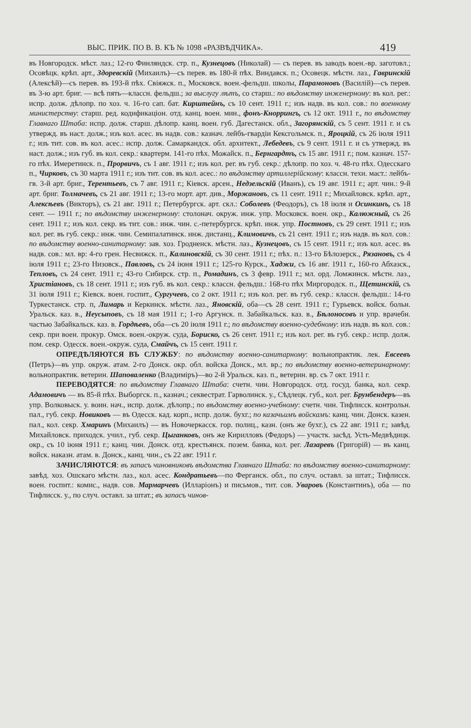ВЫС. ПРИК. ПО В. В. КЪ № 1098 «РАЗВѢДЧИКА». 419
въ Новгородск. мѣст. лаз.; 12-го Финляндск. стр. п., Кузнецовъ (Николай) — съ перев. въ заводъ воен.-вр. заготовл.; Осовѣцк. крѣп. арт., Здоревскій (Михаилъ)—съ перев. въ 180-й пѣх. Виндавск. п.; Осовецк. мѣстн. лаз., Гавринскій (Алексѣй)—съ перев. въ 193-й пѣх. Свіяжск. п., Московск. воен.-фельдш. школы, Парамоновъ (Василій)—съ перев. въ 3-ю арт. бриг. — всѣ пять—классн. фельдш.; за выслугу лѣтъ, со старш.: по вѣдомству инженерному: въ кол. рег.: испр. долж. дѣлопр. по хоз. ч. 16-го сап. бат. Кирштейнъ, съ 10 сент. 1911 г.; изъ надв. въ кол. сов.: по военному министерству: старш. ред. кодификаціон. отд. канц. воен. мин., фонъ-Кноррингъ, съ 12 окт. 1911 г., по вѣдомству Главнаго Штаба: испр. долж. старш. дѣлопр. канц. воен. губ. Дагестанск. обл., Загорянскій, съ 5 сент. 1911 г. и съ утвержд. въ наст. долж.; изъ кол. асес. въ надв. сов.: казнач. лейбъ-гвардіи Кексгольмск. п., Яроцкій, съ 26 іюля 1911 г.; изъ тит. сов. въ кол. асес.: испр. долж. Самаркандск. обл. архитект., Лебедевъ, съ 9 сент. 1911 г. и съ утвержд. въ наст. долж.; изъ губ. въ кол. секр.: квартерм. 141-го пѣх. Можайск. п., Бернгардтъ, съ 15 авг. 1911 г.; пом. казнач. 157-го пѣх. Имеретинск. п., Прорвичъ, съ 1 авг. 1911 г.; изъ кол. рег. въ губ. секр.: дѣлопр. по хоз. ч. 48-го пѣх. Одесскаго п., Чирковъ, съ 30 марта 1911 г.; изъ тит. сов. въ кол. асес.: по вѣдомству артиллерійскому: классн. техн. маст.: лейбъ-гв. 3-й арт. бриг., Терентьевъ, съ 7 авг. 1911 г.; Кіевск. арсен., Недзельскій (Иванъ), съ 19 авг. 1911 г.; арт. чин.: 9-й арт. бриг. Толмачевъ, съ 21 авг. 1911 г.; 13-го морт. арт. див., Моржановъ, съ 11 сент. 1911 г.; Михайловск. крѣп. арт., Алексѣевъ (Викторъ), съ 21 авг. 1911 г.; Петербургск. арт. скл.: Соболевъ (Феодоръ), съ 18 іюля и Осинкинъ, съ 18 сент. — 1911 г.; по вѣдомству инженерному: столонач. окруж. инж. упр. Московск. воен. окр., Калюжный, съ 26 сент. 1911 г.; изъ кол. секр. въ тит. сов.: инж. чин. с.-петербургск. крѣп. инж. упр. Постновъ, съ 29 сент. 1911 г.; изъ кол. рег. въ губ. секр.: инж. чин. Семипалатинск. инж. дистанц., Климовичъ, съ 21 сент. 1911 г.; изъ надв. въ кол. сов.: по вѣдомству военно-санитарному: зав. хоз. Гродненск. мѣстн. лаз., Кузнецовъ, съ 15 сент. 1911 г.; изъ кол. асес. въ надв. сов.: мл. вр: 4-го грен. Несвижск. п., Калиновскій, съ 30 сент. 1911 г.; пѣх. п.: 13-го Бѣлозерск., Рязановъ, съ 4 іюля 1911 г.; 23-го Низовск., Павловъ, съ 24 іюня 1911 г.; 125-го Курск., Хаджи, съ 16 авг. 1911 г., 160-го Абхазск., Тепловъ, съ 24 сент. 1911 г.; 43-го Сибирск. стр. п., Ромадинъ, съ 3 февр. 1911 г.; мл. орд. Ломжинск. мѣстн. лаз., Христіановъ, съ 18 сент. 1911 г.; изъ губ. въ кол. секр.: классн. фельдш.: 168-го пѣх Миргородск. п., Щетинскій, съ 31 іюля 1911 г.; Кіевск. воен. госпит., Сургучевъ, со 2 окт. 1911 г.; изъ кол. рег. въ губ. секр.: классн. фельдш.: 14-го Туркестанск. стр. п, Лимарь и Керкинск. мѣстн. лаз., Яновскій, оба—съ 28 сент. 1911 г.; Гурьевск. войск. больн. Уральск. каз. в., Неусыповъ, съ 18 мая 1911 г.; 1-го Аргунск. п. Забайкальск. каз. в., Бѣлоносовъ и упр. врачебн. частью Забайкальск. каз. в. Гордѣевъ, оба—съ 20 іюля 1911 г.; по вѣдомству военно-судебному: изъ надв. въ кол. сов.: секр. при воен. прокур. Омск. воен.-окруж. суда, Бориско, съ 26 сент. 1911 г.; изъ кол. рег. въ губ. секр.: испр. долж. пом. секр. Одесск. воен.-окруж. суда, Смайчъ, съ 15 сент. 1911 г.
ОПРЕДѢЛЯЮТСЯ ВЪ СЛУЖБУ: по вѣдомству военно-санитарному: вольнопрактик. лек. Евсеевъ (Петръ)—въ упр. окруж. атам. 2-го Донск. окр. обл. войска Донск., мл. вр.; по вѣдомству военно-ветеринарному: вольнопрактик. ветерин. Шаповаленко (Владиміръ)—во 2-й Уральск. каз. п., ветерин. вр. съ 7 окт. 1911 г.
ПЕРЕВОДЯТСЯ: по вѣдомству Главнаго Штаба: счетн. чин. Новгородск. отд. госуд. банка, кол. секр. Адамовичъ — въ 85-й пѣх. Выборгск. п., казнач.; секвестрат. Гарволинск. у., Сѣдлецк. губ., кол. рег. Брунбендеръ—въ упр. Волковыск. у. воин. нач., испр. долж. дѣлопр.; по вѣдомству военно-учебному: счетн. чин. Тифлисск. контрольн. пал., губ. секр. Новиковъ — въ Одесск. кад. корп., испр. долж. бухг.; по казачьимъ войскамъ: канц. чин. Донск. казен. пал., кол. секр. Хмаринъ (Михаилъ) — въ Новочеркасск. гор. полиц., казн. (онъ же бухг.), съ 22 авг. 1911 г.; завѣд. Михайловск. приходск. учил., губ. секр. Цыганковъ, онъ же Кирилловъ (Федоръ) — участк. засѣд. Усть-Медвѣдицк. окр., съ 10 іюня 1911 г.; канц. чин. Донск. отд. крестьянск. позем. банка, кол. рег. Лазаревъ (Григорій) — въ канц. войск. наказн. атам. в. Донск., канц. чин., съ 22 авг. 1911 г.
ЗАЧИСЛЯЮТСЯ: въ запасъ чиновниковъ вѣдомства Главнаго Штаба: по вѣдомству военно-санитарному: завѣд. хоз. Ошскаго мѣстн. лаз., кол. асес. Кондратьевъ—по Ферганск. обл., по случ. оставл. за штат.; Тифлисск. воен. госпит.: комис., надв. сов. Мармарчевъ (Илларіонъ) и письмов., тит. сов. Уваровъ (Константинъ), оба — по Тифлисск. у., по случ. оставл. за штат.; въ запасъ чинов-